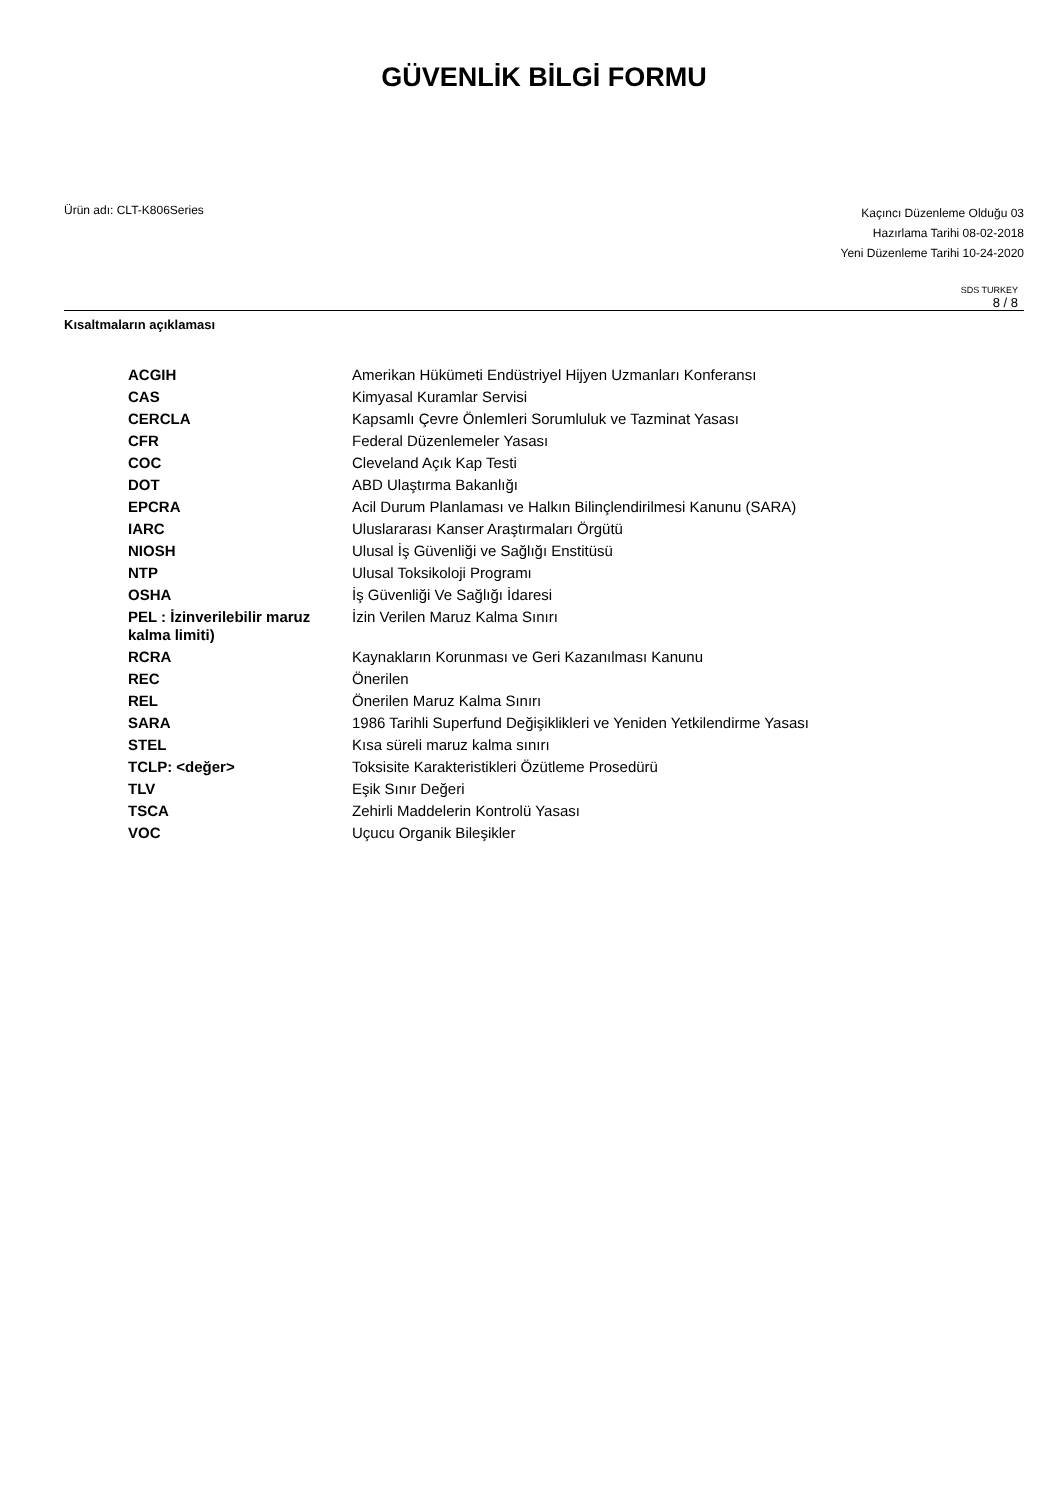GÜVENLİK BİLGİ FORMU
Ürün adı: CLT-K806Series
Kaçıncı Düzenleme Olduğu 03
Hazırlama Tarihi 08-02-2018
Yeni Düzenleme Tarihi 10-24-2020
SDS TURKEY
8 / 8
Kısaltmaların açıklaması
| ACGIH | Amerikan Hükümeti Endüstriyel Hijyen Uzmanları Konferansı |
| CAS | Kimyasal Kuramlar Servisi |
| CERCLA | Kapsamlı Çevre Önlemleri Sorumluluk ve Tazminat Yasası |
| CFR | Federal Düzenlemeler Yasası |
| COC | Cleveland Açık Kap Testi |
| DOT | ABD Ulaştırma Bakanlığı |
| EPCRA | Acil Durum Planlaması ve Halkın Bilinçlendirilmesi Kanunu (SARA) |
| IARC | Uluslararası Kanser Araştırmaları Örgütü |
| NIOSH | Ulusal İş Güvenliği ve Sağlığı Enstitüsü |
| NTP | Ulusal Toksikoloji Programı |
| OSHA | İş Güvenliği Ve Sağlığı İdaresi |
| PEL : İzinverilebilir maruz kalma limiti) | İzin Verilen Maruz Kalma Sınırı |
| RCRA | Kaynakların Korunması ve Geri Kazanılması Kanunu |
| REC | Önerilen |
| REL | Önerilen Maruz Kalma Sınırı |
| SARA | 1986 Tarihli Superfund Değişiklikleri ve Yeniden Yetkilendirme Yasası |
| STEL | Kısa süreli maruz kalma sınırı |
| TCLP: <değer> | Toksisite Karakteristikleri Özütleme Prosedürü |
| TLV | Eşik Sınır Değeri |
| TSCA | Zehirli Maddelerin Kontrolü Yasası |
| VOC | Uçucu Organik Bileşikler |